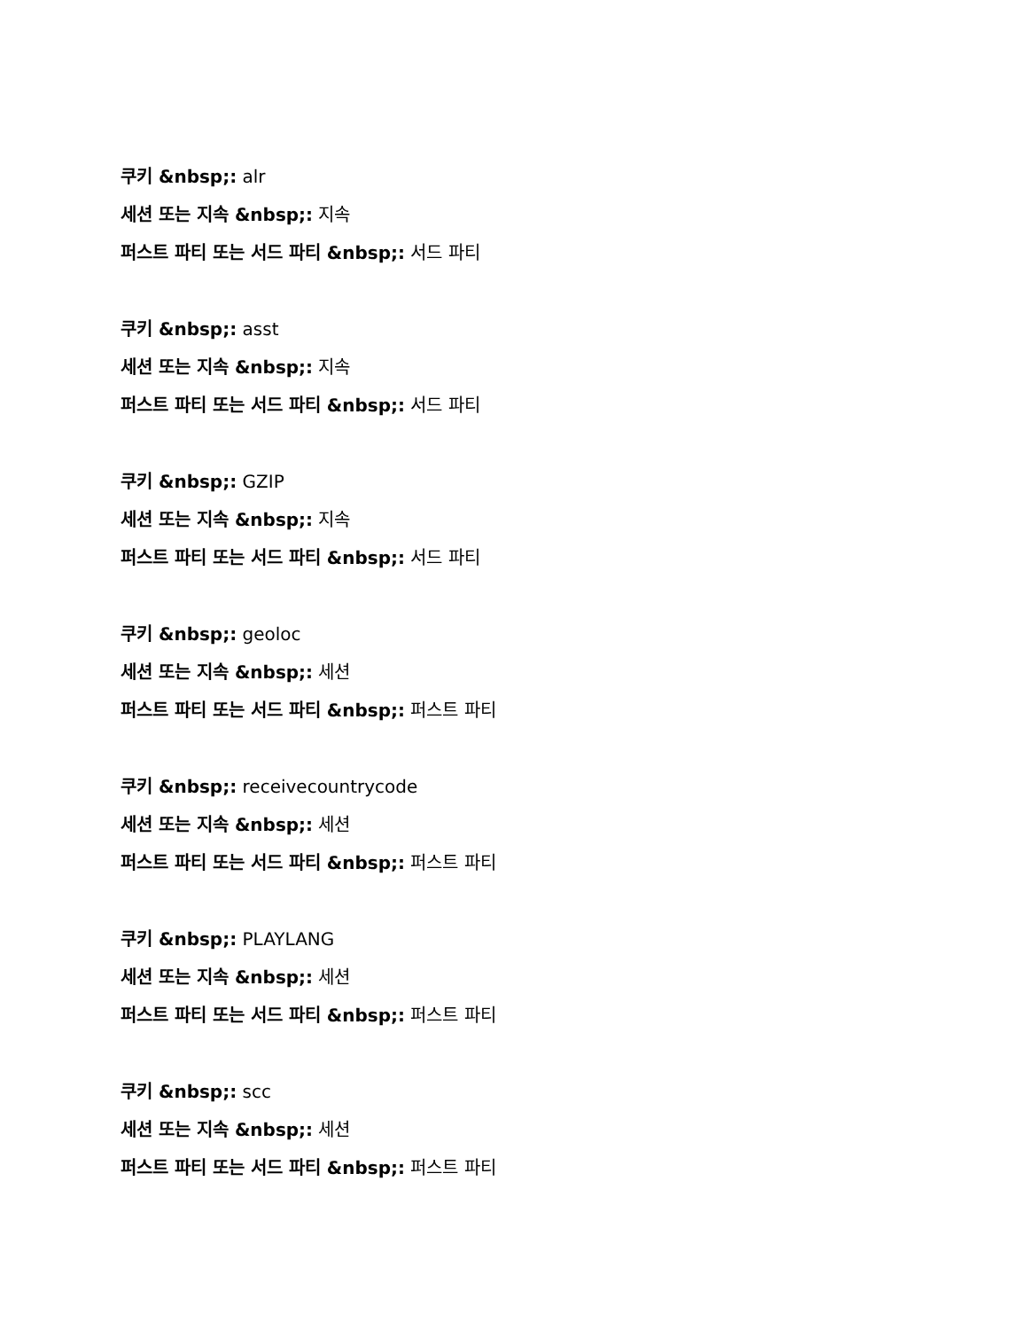쿠키 &nbsp;: alr
세션 또는 지속 &nbsp;: 지속
퍼스트 파티 또는 서드 파티 &nbsp;: 서드 파티
쿠키 &nbsp;: asst
세션 또는 지속 &nbsp;: 지속
퍼스트 파티 또는 서드 파티 &nbsp;: 서드 파티
쿠키 &nbsp;: GZIP
세션 또는 지속 &nbsp;: 지속
퍼스트 파티 또는 서드 파티 &nbsp;: 서드 파티
쿠키 &nbsp;: geoloc
세션 또는 지속 &nbsp;: 세션
퍼스트 파티 또는 서드 파티 &nbsp;: 퍼스트 파티
쿠키 &nbsp;: receivecountrycode
세션 또는 지속 &nbsp;: 세션
퍼스트 파티 또는 서드 파티 &nbsp;: 퍼스트 파티
쿠키 &nbsp;: PLAYLANG
세션 또는 지속 &nbsp;: 세션
퍼스트 파티 또는 서드 파티 &nbsp;: 퍼스트 파티
쿠키 &nbsp;: scc
세션 또는 지속 &nbsp;: 세션
퍼스트 파티 또는 서드 파티 &nbsp;: 퍼스트 파티